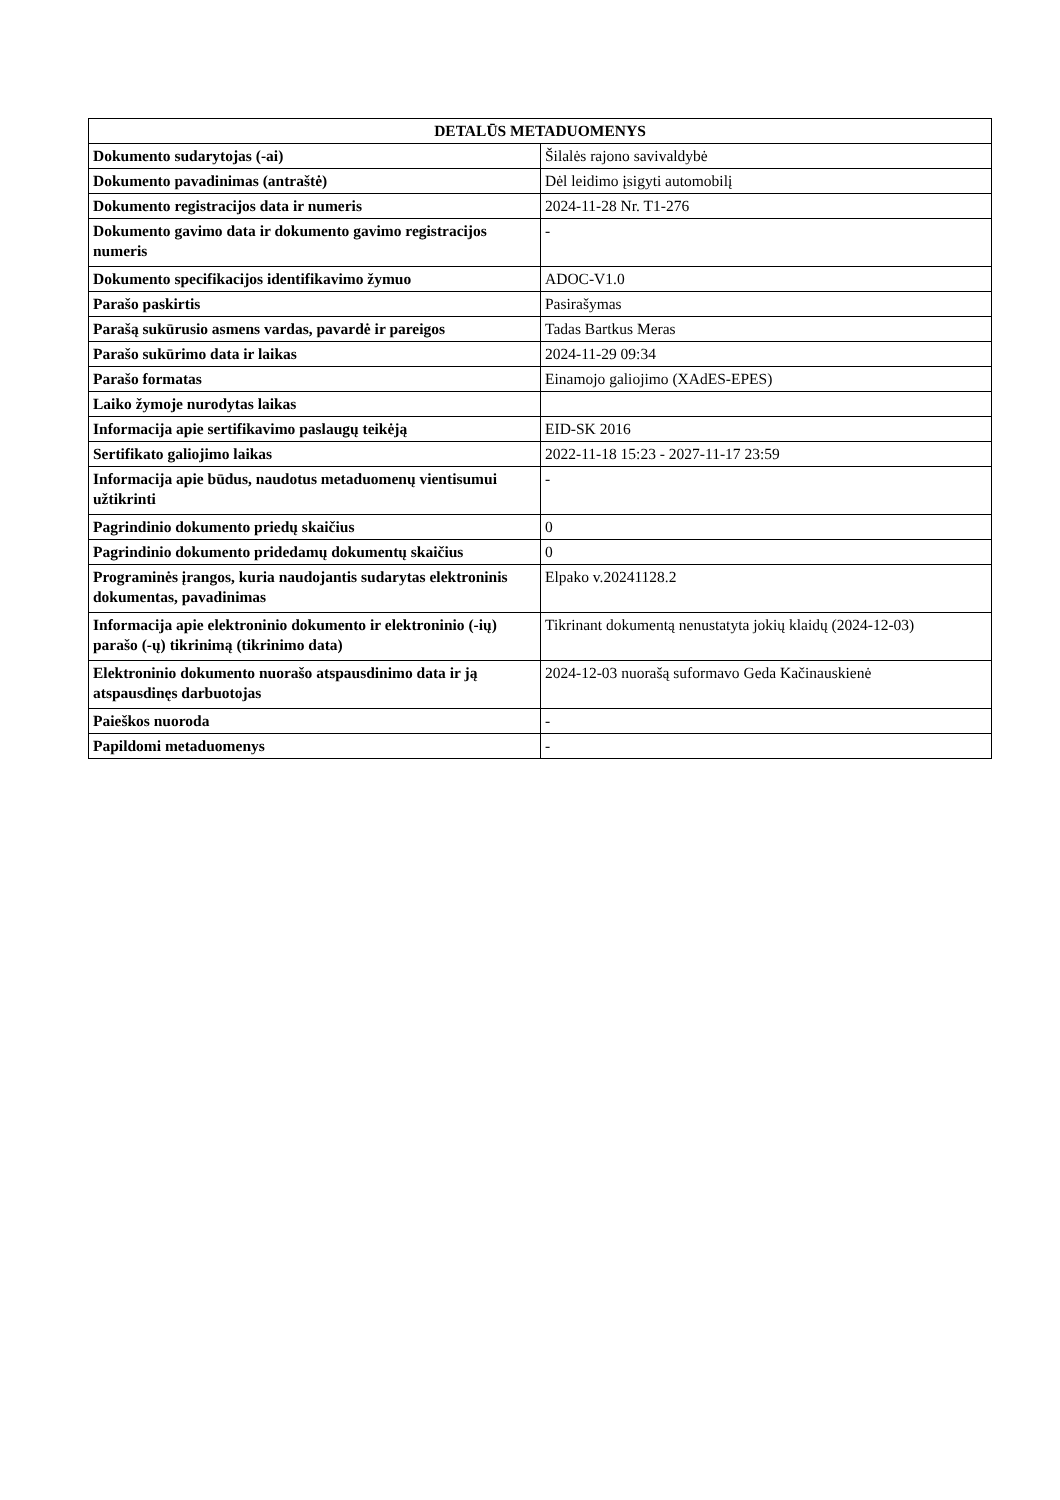| DETALŪS METADUOMENYS | |
| --- | --- |
| Dokumento sudarytojas (-ai) | Šilalės rajono savivaldybė |
| Dokumento pavadinimas (antraštė) | Dėl leidimo įsigyti automobilį |
| Dokumento registracijos data ir numeris | 2024-11-28 Nr. T1-276 |
| Dokumento gavimo data ir dokumento gavimo registracijos numeris | - |
| Dokumento specifikacijos identifikavimo žymuo | ADOC-V1.0 |
| Parašo paskirtis | Pasirašymas |
| Parašą sukūrusio asmens vardas, pavardė ir pareigos | Tadas Bartkus Meras |
| Parašo sukūrimo data ir laikas | 2024-11-29 09:34 |
| Parašo formatas | Einamojo galiojimo (XAdES-EPES) |
| Laiko žymoje nurodytas laikas | |
| Informacija apie sertifikavimo paslaugų teikėją | EID-SK 2016 |
| Sertifikato galiojimo laikas | 2022-11-18 15:23 - 2027-11-17 23:59 |
| Informacija apie būdus, naudotus metaduomenų vientisumui užtikrinti | - |
| Pagrindinio dokumento priedų skaičius | 0 |
| Pagrindinio dokumento pridedamų dokumentų skaičius | 0 |
| Programinės įrangos, kuria naudojantis sudarytas elektroninis dokumentas, pavadinimas | Elpako v.20241128.2 |
| Informacija apie elektroninio dokumento ir elektroninio (-ių) parašo (-ų) tikrinimą (tikrinimo data) | Tikrinant dokumentą nenustatyta jokių klaidų (2024-12-03) |
| Elektroninio dokumento nuorašo atspausdinimo data ir ją atspausdinęs darbuotojas | 2024-12-03 nuorašą suformavo Geda Kačinauskienė |
| Paieškos nuoroda | - |
| Papildomi metaduomenys | - |